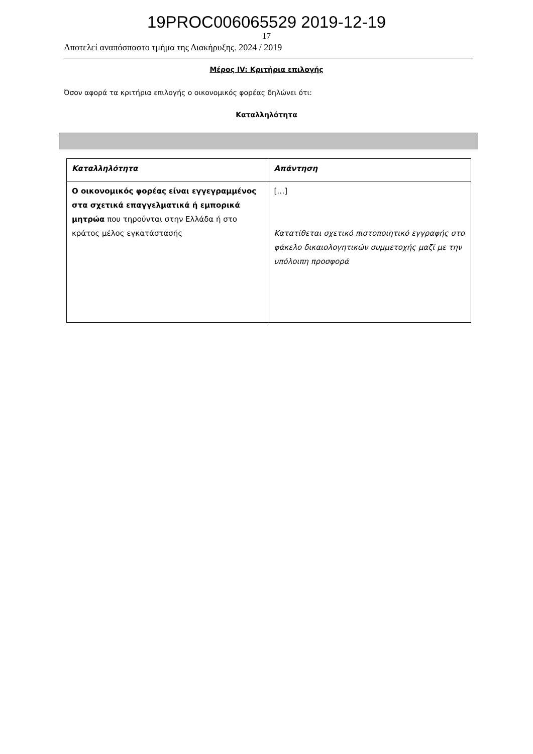19PROC006065529 2019-12-19
17
Αποτελεί αναπόσπαστο τμήμα της Διακήρυξης. 2024 / 2019
Μέρος IV: Κριτήρια επιλογής
Όσον αφορά τα κριτήρια επιλογής ο οικονομικός φορέας δηλώνει ότι:
Καταλληλότητα
| Καταλληλότητα | Απάντηση |
| --- | --- |
| Ο οικονομικός φορέας είναι εγγεγραμμένος στα σχετικά επαγγελματικά ή εμπορικά μητρώα που τηρούνται στην Ελλάδα ή στο κράτος μέλος εγκατάστασής | […] Κατατίθεται σχετικό πιστοποιητικό εγγραφής στο φάκελο δικαιολογητικών συμμετοχής μαζί με την υπόλοιπη προσφορά |